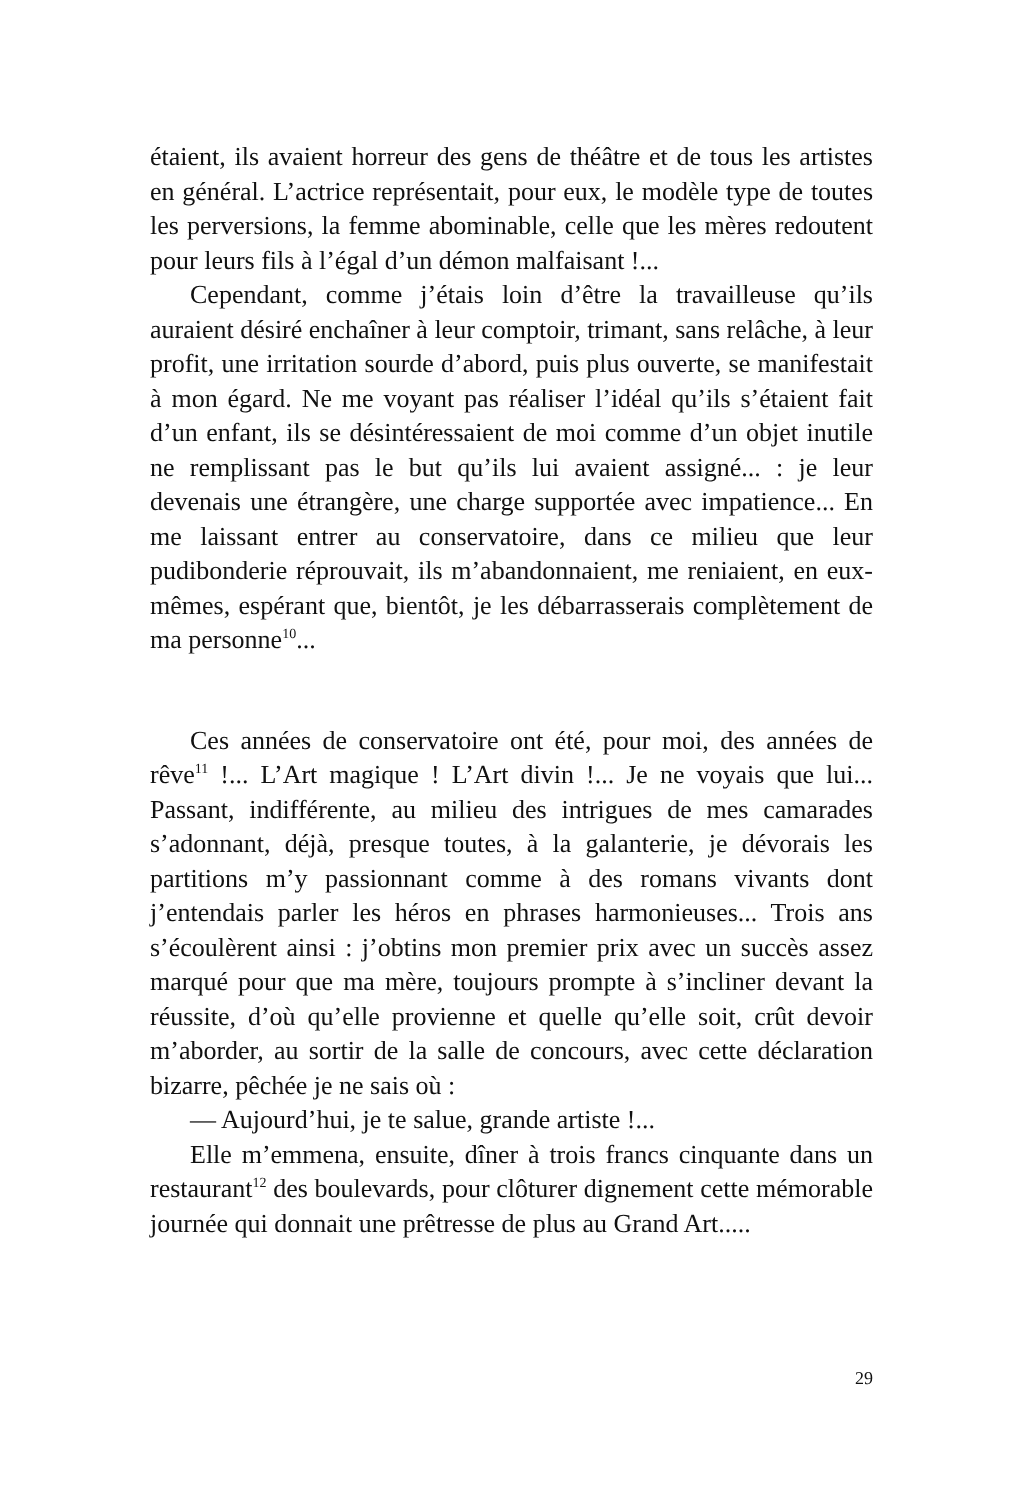étaient, ils avaient horreur des gens de théâtre et de tous les artistes en général. L’actrice représentait, pour eux, le modèle type de toutes les perversions, la femme abominable, celle que les mères redoutent pour leurs fils à l’égal d’un démon malfaisant !...
Cependant, comme j’étais loin d’être la travailleuse qu’ils auraient désiré enchaîner à leur comptoir, trimant, sans relâche, à leur profit, une irritation sourde d’abord, puis plus ouverte, se manifestait à mon égard. Ne me voyant pas réaliser l’idéal qu’ils s’étaient fait d’un enfant, ils se désintéressaient de moi comme d’un objet inutile ne remplissant pas le but qu’ils lui avaient assigné... : je leur devenais une étrangère, une charge supportée avec impatience... En me laissant entrer au conservatoire, dans ce milieu que leur pudibonderie réprouvait, ils m’abandonnaient, me reniaient, en eux-mêmes, espérant que, bientôt, je les débarrasserais complètement de ma personne<sup>10</sup>...
Ces années de conservatoire ont été, pour moi, des années de rêve<sup>11</sup> !... L’Art magique ! L’Art divin !... Je ne voyais que lui... Passant, indifférente, au milieu des intrigues de mes camarades s’adonnant, déjà, presque toutes, à la galanterie, je dévorais les partitions m’y passionnant comme à des romans vivants dont j’entendais parler les héros en phrases harmonieuses... Trois ans s’écoulèrent ainsi : j’obtins mon premier prix avec un succès assez marqué pour que ma mère, toujours prompte à s’incliner devant la réussite, d’où qu’elle provienne et quelle qu’elle soit, crût devoir m’aborder, au sortir de la salle de concours, avec cette déclaration bizarre, pêchée je ne sais où :
— Aujourd’hui, je te salue, grande artiste !...
Elle m’emmena, ensuite, dîner à trois francs cinquante dans un restaurant<sup>12</sup> des boulevards, pour clôturer dignement cette mémorable journée qui donnait une prêtresse de plus au Grand Art.....
29